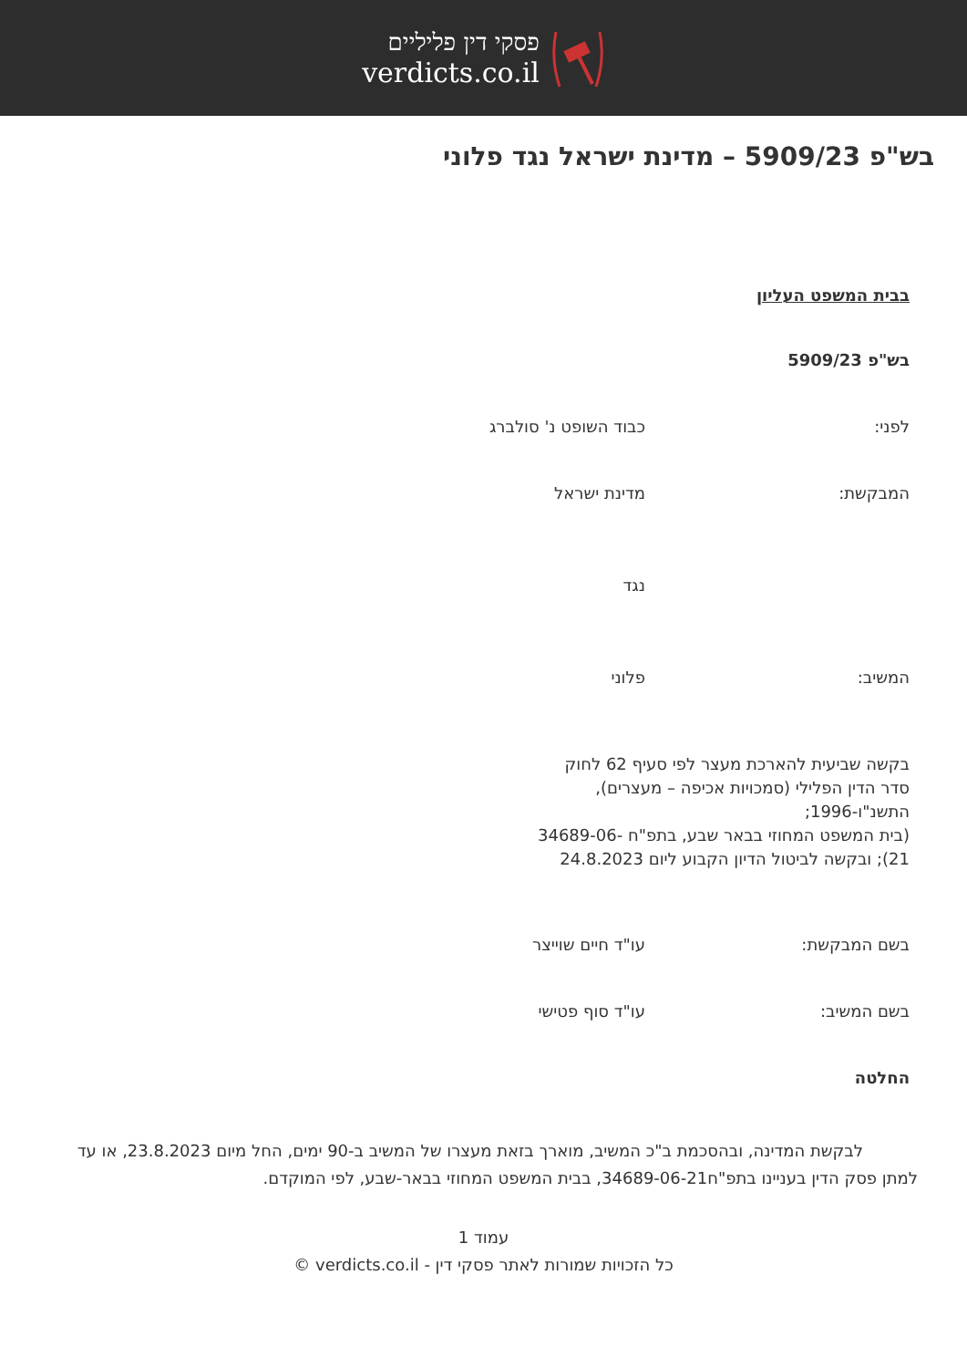פסקי דין פליליים
verdicts.co.il
בש"פ 5909/23 – מדינת ישראל נגד פלוני
בבית המשפט העליון
בש"פ 5909/23
לפני: כבוד השופט נ' סולברג
המבקשת: מדינת ישראל
נגד
המשיב: פלוני
בקשה שביעית להארכת מעצר לפי סעיף 62 לחוק סדר הדין הפלילי (סמכויות אכיפה – מעצרים), התשנ"ו-1996;
(בית המשפט המחוזי בבאר שבע, בתפ"ח 34689-06-21); ובקשה לביטול הדיון הקבוע ליום 24.8.2023
בשם המבקשת: עו"ד חיים שוייצר
בשם המשיב: עו"ד סוף פטישי
החלטה
לבקשת המדינה, ובהסכמת ב"כ המשיב, מוארך בזאת מעצרו של המשיב ב-90 ימים, החל מיום 23.8.2023, או עד למתן פסק הדין בעניינו בתפ"ח34689-06-21, בבית המשפט המחוזי בבאר-שבע, לפי המוקדם.
עמוד 1
כל הזכויות שמורות לאתר פסקי דין - verdicts.co.il ©